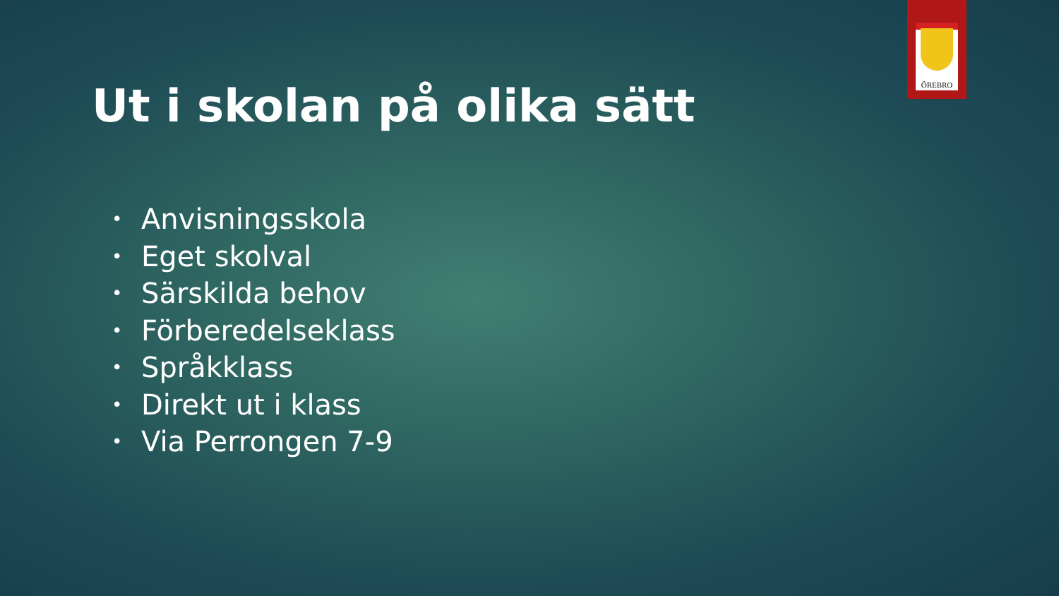ÖREBRO
Ut i skolan på olika sätt
• Anvisningsskola
• Eget skolval
• Särskilda behov
• Förberedelseklass
• Språkklass
• Direkt ut i klass
• Via Perrongen 7-9